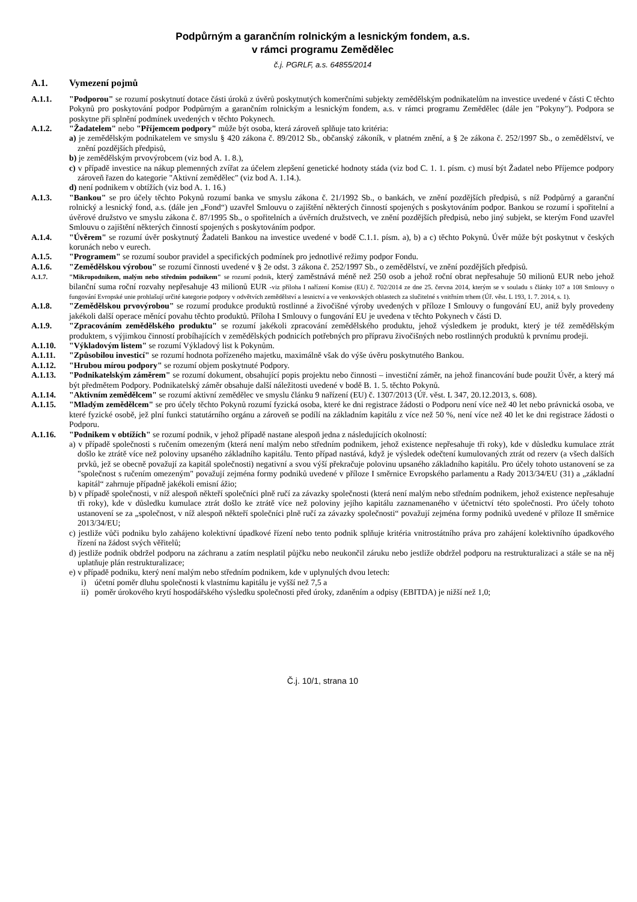Podpůrným a garančním rolnickým a lesnickým fondem, a.s.
v rámci programu Zemědělec
č.j. PGRLF, a.s. 64855/2014
A.1. Vymezení pojmů
A.1.1. "Podporou" se rozumí poskytnutí dotace části úroků z úvěrů poskytnutých komerčními subjekty zemědělským podnikatelům na investice uvedené v části C těchto Pokynů pro poskytování podpor Podpůrným a garančním rolnickým a lesnickým fondem, a.s. v rámci programu Zemědělec (dále jen "Pokyny"). Podpora se poskytne při splnění podmínek uvedených v těchto Pokynech.
A.1.2. "Žadatelem" nebo "Příjemcem podpory" může být osoba, která zároveň splňuje tato kritéria:
a) je zemědělským podnikatelem ve smyslu § 420 zákona č. 89/2012 Sb., občanský zákoník, v platném znění, a § 2e zákona č. 252/1997 Sb., o zemědělství, ve znění pozdějších předpisů,
b) je zemědělským prvovýrobcem (viz bod A. 1. 8.),
c) v případě investice na nákup plemenných zvířat za účelem zlepšení genetické hodnoty stáda (viz bod C. 1. 1. písm. c) musí být Žadatel nebo Příjemce podpory zároveň řazen do kategorie "Aktivní zemědělec" (viz bod A. 1.14.).
d) není podnikem v obtížích (viz bod A. 1. 16.)
A.1.3. "Bankou" se pro účely těchto Pokynů rozumí banka ve smyslu zákona č. 21/1992 Sb., o bankách, ve znění pozdějších předpisů, s níž Podpůrný a garanční rolnický a lesnický fond, a.s. (dále jen „Fond“) uzavřel Smlouvu o zajištění některých činností spojených s poskytováním podpor. Bankou se rozumí i spořitelní a úvěrové družstvo ve smyslu zákona č. 87/1995 Sb., o spořitelních a úvěrních družstvech, ve znění pozdějších předpisů, nebo jiný subjekt, se kterým Fond uzavřel Smlouvu o zajištění některých činností spojených s poskytováním podpor.
A.1.4. "Úvěrem" se rozumí úvěr poskytnutý Žadateli Bankou na investice uvedené v bodě C.1.1. písm. a), b) a c) těchto Pokynů. Úvěr může být poskytnut v českých korunách nebo v eurech.
A.1.5. "Programem" se rozumí soubor pravidel a specifických podmínek pro jednotlivé režimy podpor Fondu.
A.1.6. "Zemědělskou výrobou" se rozumí činnosti uvedené v § 2e odst. 3 zákona č. 252/1997 Sb., o zemědělství, ve znění pozdějších předpisů.
A.1.7. "Mikropodnikem, malým nebo středním podnikem" se rozumí podnik, který zaměstnává méně než 250 osob a jehož roční obrat nepřesahuje 50 milionů EUR nebo jehož bilanční suma roční rozvahy nepřesahuje 43 milionů EUR -viz příloha I nařízení Komise (EU) č. 702/2014 ze dne 25. června 2014, kterým se v souladu s články 107 a 108 Smlouvy o fungování Evropské unie prohlašují určité kategorie podpory v odvětvích zemědělství a lesnictví a ve venkovských oblastech za slučitelné s vnitřním trhem (Úř. věst. L 193, 1. 7. 2014, s. 1).
A.1.8. "Zemědělskou prvovýrobou" se rozumí produkce produktů rostlinné a živočišné výroby uvedených v příloze I Smlouvy o fungování EU, aniž byly provedeny jakékoli další operace měnící povahu těchto produktů. Příloha I Smlouvy o fungování EU je uvedena v těchto Pokynech v části D.
A.1.9. "Zpracováním zemědělského produktu" se rozumí jakékoli zpracování zemědělského produktu, jehož výsledkem je produkt, který je též zemědělským produktem, s výjimkou činností probíhajících v zemědělských podnicích potřebných pro přípravu živočišných nebo rostlinných produktů k prvnímu prodeji.
A.1.10. "Výkladovým listem" se rozumí Výkladový list k Pokynům.
A.1.11. "Způsobilou investicí" se rozumí hodnota pořízeného majetku, maximálně však do výše úvěru poskytnutého Bankou.
A.1.12. "Hrubou mírou podpory" se rozumí objem poskytnuté Podpory.
A.1.13. "Podnikatelským záměrem" se rozumí dokument, obsahující popis projektu nebo činnosti – investiční záměr, na jehož financování bude použit Úvěr, a který má být předmětem Podpory. Podnikatelský záměr obsahuje další náležitosti uvedené v bodě B. 1. 5. těchto Pokynů.
A.1.14. "Aktivním zemědělcem" se rozumí aktivní zemědělec ve smyslu článku 9 nařízení (EU) č. 1307/2013 (Úř. věst. L 347, 20.12.2013, s. 608).
A.1.15. "Mladým zemědělcem" se pro účely těchto Pokynů rozumí fyzická osoba, které ke dni registrace žádosti o Podporu není více než 40 let nebo právnická osoba, ve které fyzické osobě, jež plní funkci statutárního orgánu a zároveň se podílí na základním kapitálu z více než 50 %, není více než 40 let ke dni registrace žádosti o Podporu.
A.1.16. "Podnikem v obtížích" se rozumí podnik, v jehož případě nastane alespoň jedna z následujících okolností:
a) v případě společnosti s ručením omezeným (která není malým nebo středním podnikem, jehož existence nepřesahuje tři roky), kde v důsledku kumulace ztrát došlo ke ztrátě více než poloviny upsaného základního kapitálu. Tento případ nastává, když je výsledek odečtení kumulovaných ztrát od rezerv (a všech dalších prvků, jež se obecně považují za kapitál společnosti) negativní a svou výší překračuje polovinu upsaného základního kapitálu. Pro účely tohoto ustanovení se za "společnost s ručením omezeným" považují zejména formy podniků uvedené v příloze I směrnice Evropského parlamentu a Rady 2013/34/EU (31) a „základní kapitál“ zahrnuje případně jakékoli emisní ážio;
b) v případě společnosti, v níž alespoň někteří společníci plně ručí za závazky společnosti (která není malým nebo středním podnikem, jehož existence nepřesahuje tři roky), kde v důsledku kumulace ztrát došlo ke ztrátě více než poloviny jejího kapitálu zaznamenaného v účetnictví této společnosti. Pro účely tohoto ustanovení se za „společnost, v níž alespoň někteří společníci plně ručí za závazky společnosti“ považují zejména formy podniků uvedené v příloze II směrnice 2013/34/EU;
c) jestliže vůči podniku bylo zahájeno kolektivní úpadkové řízení nebo tento podnik splňuje kritéria vnitrostátního práva pro zahájení kolektivního úpadkového řízení na žádost svých věřitelů;
d) jestliže podnik obdržel podporu na záchranu a zatím nesplatil půjčku nebo neukončil záruku nebo jestliže obdržel podporu na restrukturalizaci a stále se na něj uplatňuje plán restrukturalizace;
e) v případě podniku, který není malým nebo středním podnikem, kde v uplynulých dvou letech:
i) účetní poměr dluhu společnosti k vlastnímu kapitálu je vyšší než 7,5 a
ii) poměr úrokového krytí hospodářského výsledku společnosti před úroky, zdaněním a odpisy (EBITDA) je nižší než 1,0;
Č.j. 10/1, strana 10